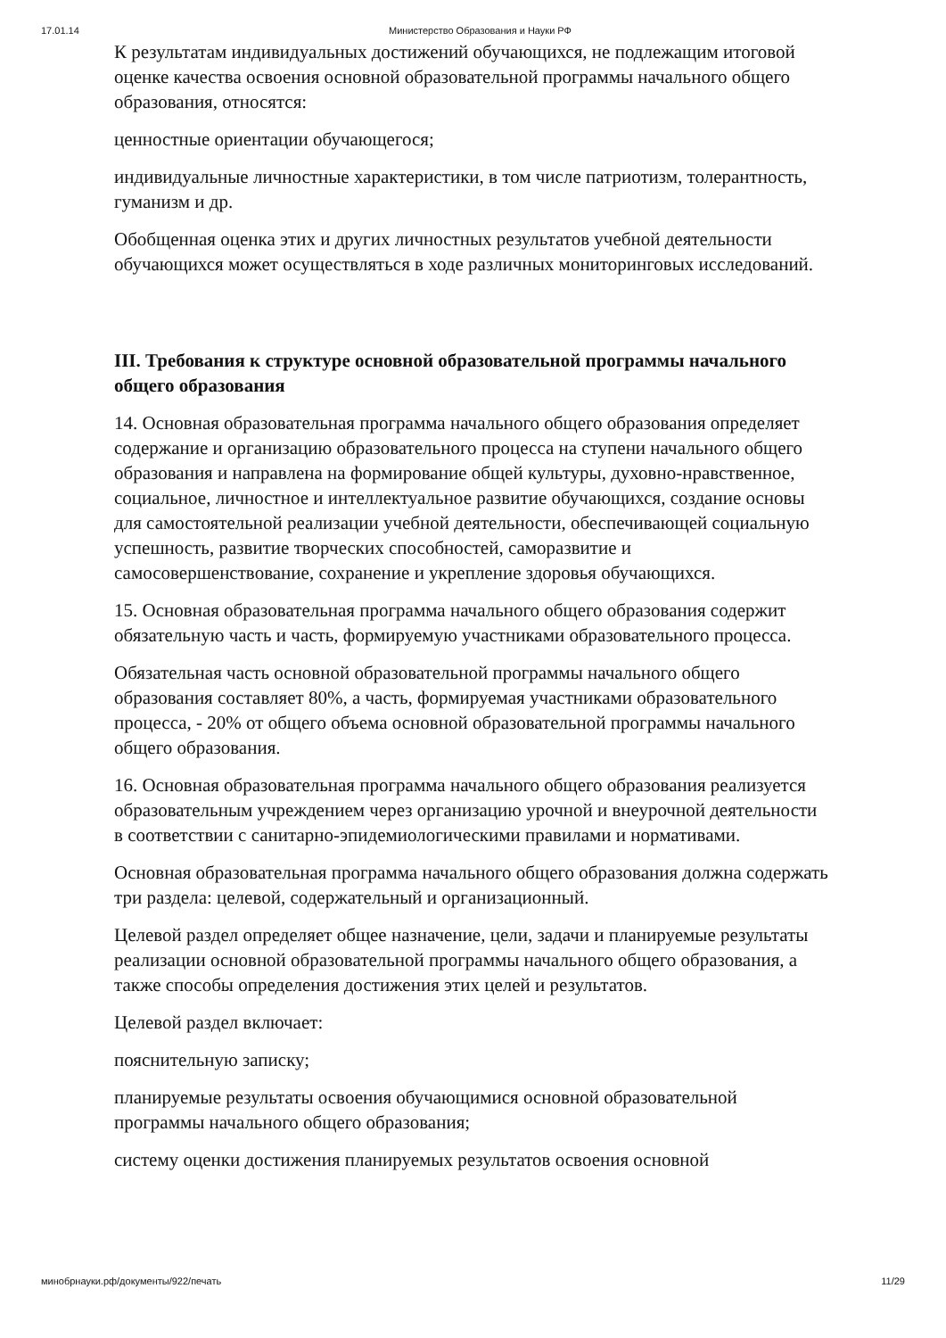17.01.14 Министерство Образования и Науки РФ
К результатам индивидуальных достижений обучающихся, не подлежащим итоговой оценке качества освоения основной образовательной программы начального общего образования, относятся:
ценностные ориентации обучающегося;
индивидуальные личностные характеристики, в том числе патриотизм, толерантность, гуманизм и др.
Обобщенная оценка этих и других личностных результатов учебной деятельности обучающихся может осуществляться в ходе различных мониторинговых исследований.
III. Требования к структуре основной образовательной программы начального общего образования
14. Основная образовательная программа начального общего образования определяет содержание и организацию образовательного процесса на ступени начального общего образования и направлена на формирование общей культуры, духовно-нравственное, социальное, личностное и интеллектуальное развитие обучающихся, создание основы для самостоятельной реализации учебной деятельности, обеспечивающей социальную успешность, развитие творческих способностей, саморазвитие и самосовершенствование, сохранение и укрепление здоровья обучающихся.
15. Основная образовательная программа начального общего образования содержит обязательную часть и часть, формируемую участниками образовательного процесса.
Обязательная часть основной образовательной программы начального общего образования составляет 80%, а часть, формируемая участниками образовательного процесса, - 20% от общего объема основной образовательной программы начального общего образования.
16. Основная образовательная программа начального общего образования реализуется образовательным учреждением через организацию урочной и внеурочной деятельности в соответствии с санитарно-эпидемиологическими правилами и нормативами.
Основная образовательная программа начального общего образования должна содержать три раздела: целевой, содержательный и организационный.
Целевой раздел определяет общее назначение, цели, задачи и планируемые результаты реализации основной образовательной программы начального общего образования, а также способы определения достижения этих целей и результатов.
Целевой раздел включает:
пояснительную записку;
планируемые результаты освоения обучающимися основной образовательной программы начального общего образования;
систему оценки достижения планируемых результатов освоения основной
минобрнауки.рф/документы/922/печать 11/29